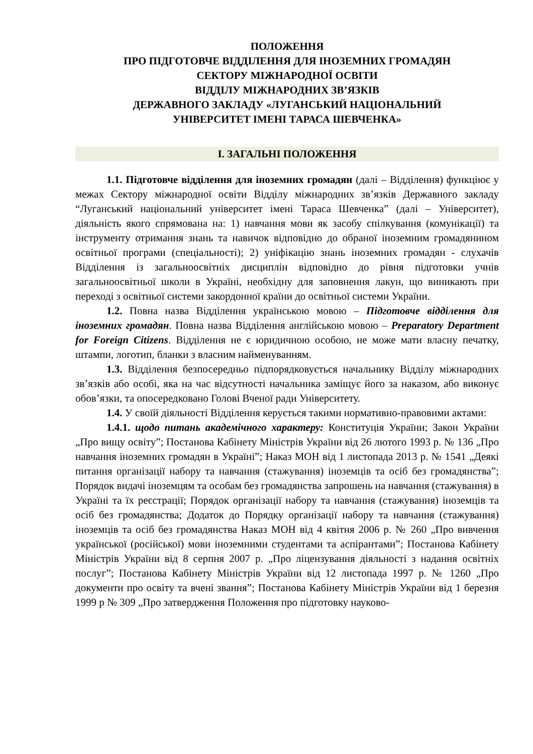ПОЛОЖЕННЯ
ПРО ПІДГОТОВЧЕ ВІДДІЛЕННЯ ДЛЯ ІНОЗЕМНИХ ГРОМАДЯН
СЕКТОРУ МІЖНАРОДНОЇ ОСВІТИ
ВІДДІЛУ МІЖНАРОДНИХ ЗВ’ЯЗКІВ
ДЕРЖАВНОГО ЗАКЛАДУ «ЛУГАНСЬКИЙ НАЦІОНАЛЬНИЙ
УНІВЕРСИТЕТ ІМЕНІ ТАРАСА ШЕВЧЕНКА»
І. ЗАГАЛЬНІ ПОЛОЖЕННЯ
1.1. Підготовче відділення для іноземних громадян (далі – Відділення) функціює у межах Сектору міжнародної освіти Відділу міжнародних зв’язків Державного закладу “Луганський національний університет імені Тараса Шевченка” (далі – Університет), діяльність якого спрямована на: 1) навчання мови як засобу спілкування (комунікації) та інструменту отримання знань та навичок відповідно до обраної іноземним громадянином освітньої програми (спеціальності); 2) уніфікацію знань іноземних громадян - слухачів Відділення із загальноосвітніх дисциплін відповідно до рівня підготовки учнів загальноосвітньої школи в Україні, необхідну для заповнення лакун, що виникають при переході з освітньої системи закордонної країни до освітньої системи України.
1.2. Повна назва Відділення українською мовою – Підготовче відділення для іноземних громадян. Повна назва Відділення англійською мовою – Preparatory Department for Foreign Citizens. Відділення не є юридичною особою, не може мати власну печатку, штампи, логотип, бланки з власним найменуванням.
1.3. Відділення безпосередньо підпорядковується начальнику Відділу міжнародних зв’язків або особі, яка на час відсутності начальника заміщує його за наказом, або виконує обов’язки, та опосередковано Голові Вченої ради Університету.
1.4. У своїй діяльності Відділення керується такими нормативно-правовими актами:
1.4.1. щодо питань академічного характеру: Конституція України; Закон України „Про вищу освіту”; Постанова Кабінету Міністрів України від 26 лютого 1993 р. № 136 „Про навчання іноземних громадян в Україні”; Наказ МОН від 1 листопада 2013 р. № 1541 „Деякі питання організації набору та навчання (стажування) іноземців та осіб без громадянства”; Порядок видачі іноземцям та особам без громадянства запрошень на навчання (стажування) в Україні та їх реєстрації; Порядок організації набору та навчання (стажування) іноземців та осіб без громадянства; Додаток до Порядку організації набору та навчання (стажування) іноземців та осіб без громадянства Наказ МОН від 4 квітня 2006 р. № 260 „Про вивчення української (російської) мови іноземними студентами та аспірантами”; Постанова Кабінету Міністрів України від 8 серпня 2007 р. „Про ліцензування діяльності з надання освітніх послуг”; Постанова Кабінету Міністрів України від 12 листопада 1997 р. № 1260 „Про документи про освіту та вчені звання”; Постанова Кабінету Міністрів України від 1 березня 1999 р № 309 „Про затвердження Положення про підготовку науково-